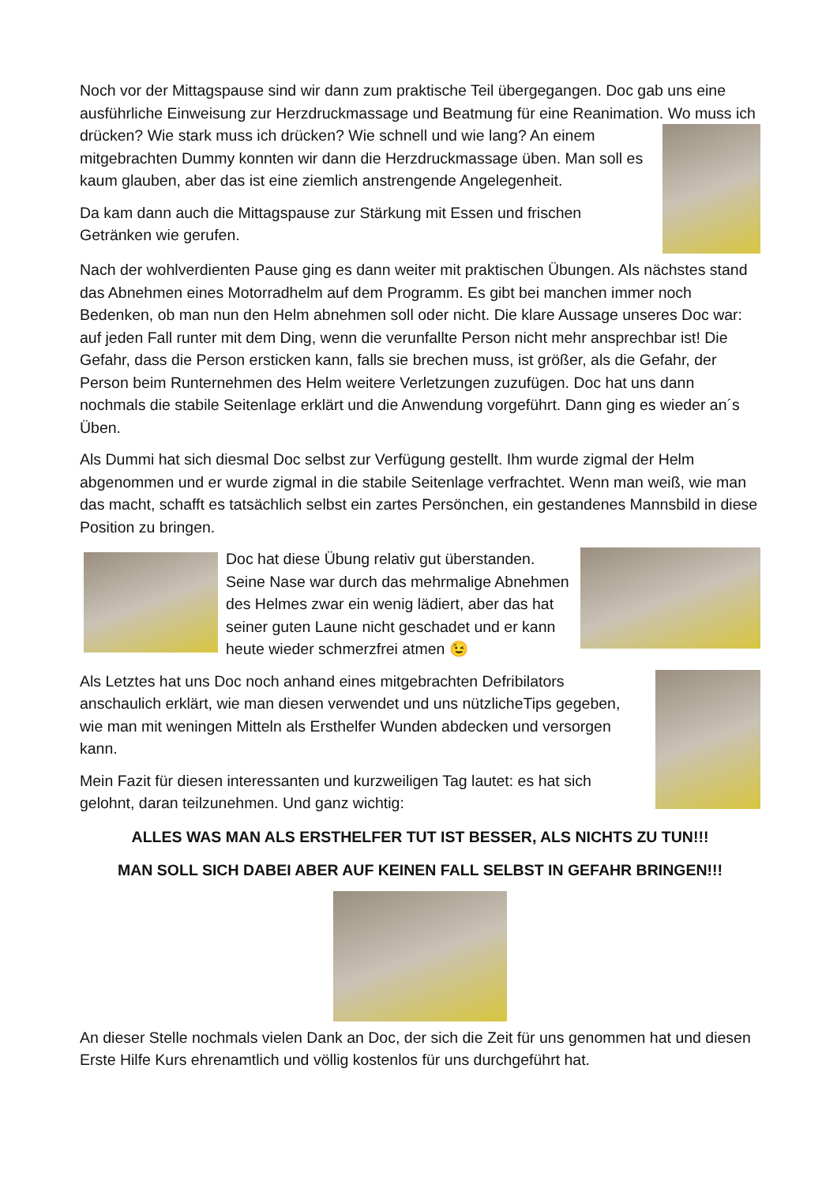Noch vor der Mittagspause sind wir dann zum praktische Teil übergegangen. Doc gab uns eine ausführliche Einweisung zur Herzdruckmassage und Beatmung für eine Reanimation. Wo muss ich drücken? Wie stark muss ich drücken? Wie schnell und wie lang? An einem mitgebrachten Dummy konnten wir dann die Herzdruckmassage üben. Man soll es kaum glauben, aber das ist eine ziemlich anstrengende Angelegenheit.
Da kam dann auch die Mittagspause zur Stärkung mit Essen und frischen Getränken wie gerufen.
Nach der wohlverdienten Pause ging es dann weiter mit praktischen Übungen. Als nächstes stand das Abnehmen eines Motorradhelm auf dem Programm. Es gibt bei manchen immer noch Bedenken, ob man nun den Helm abnehmen soll oder nicht. Die klare Aussage unseres Doc war: auf jeden Fall runter mit dem Ding, wenn die verunfallte Person nicht mehr ansprechbar ist! Die Gefahr, dass die Person ersticken kann, falls sie brechen muss, ist größer, als die Gefahr, der Person beim Runternehmen des Helm weitere Verletzungen zuzufügen. Doc hat uns dann nochmals die stabile Seitenlage erklärt und die Anwendung vorgeführt. Dann ging es wieder an´s Üben.
Als Dummi hat sich diesmal Doc selbst zur Verfügung gestellt. Ihm wurde zigmal der Helm abgenommen und er wurde zigmal in die stabile Seitenlage verfrachtet. Wenn man weiß, wie man das macht, schafft es tatsächlich selbst ein zartes Persönchen, ein gestandenes Mannsbild in diese Position zu bringen.
Doc hat diese Übung relativ gut überstanden. Seine Nase war durch das mehrmalige Abnehmen des Helmes zwar ein wenig lädiert, aber das hat seiner guten Laune nicht geschadet und er kann heute wieder schmerzfrei atmen 😉
Als Letztes hat uns Doc noch anhand eines mitgebrachten Defribilators anschaulich erklärt, wie man diesen verwendet und uns nützlicheTips gegeben, wie man mit weningen Mitteln als Ersthelfer Wunden abdecken und versorgen kann.
Mein Fazit für diesen interessanten und kurzweiligen Tag lautet: es hat sich gelohnt, daran teilzunehmen. Und ganz wichtig:
ALLES WAS MAN ALS ERSTHELFER TUT IST BESSER, ALS NICHTS ZU TUN!!!
MAN SOLL SICH DABEI ABER AUF KEINEN FALL SELBST IN GEFAHR BRINGEN!!!
An dieser Stelle nochmals vielen Dank an Doc, der sich die Zeit für uns genommen hat und diesen Erste Hilfe Kurs ehrenamtlich und völlig kostenlos für uns durchgeführt hat.